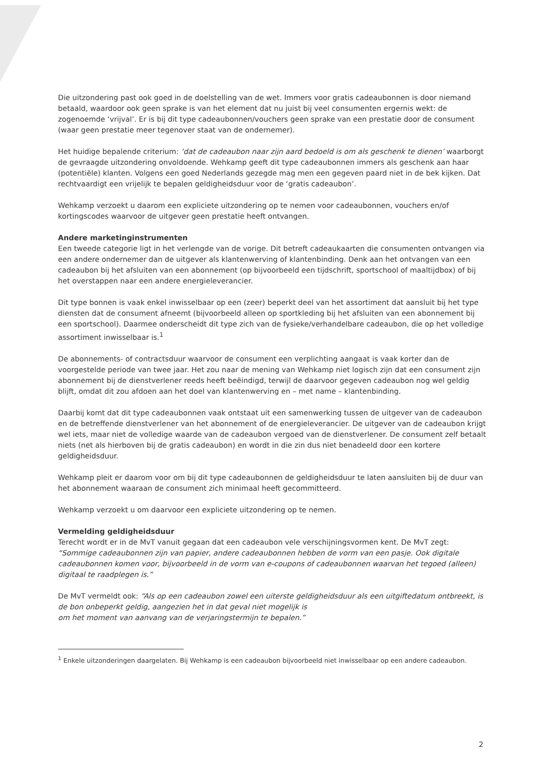Die uitzondering past ook goed in de doelstelling van de wet. Immers voor gratis cadeaubonnen is door niemand betaald, waardoor ook geen sprake is van het element dat nu juist bij veel consumenten ergernis wekt: de zogenoemde ‘vrijval’. Er is bij dit type cadeaubonnen/vouchers geen sprake van een prestatie door de consument (waar geen prestatie meer tegenover staat van de ondernemer).
Het huidige bepalende criterium: ‘dat de cadeaubon naar zijn aard bedoeld is om als geschenk te dienen’ waarborgt de gevraagde uitzondering onvoldoende. Wehkamp geeft dit type cadeaubonnen immers als geschenk aan haar (potentiële) klanten. Volgens een goed Nederlands gezegde mag men een gegeven paard niet in de bek kijken. Dat rechtvaardigt een vrijelijk te bepalen geldigheidsduur voor de ‘gratis cadeaubon’.
Wehkamp verzoekt u daarom een expliciete uitzondering op te nemen voor cadeaubonnen, vouchers en/of kortingscodes waarvoor de uitgever geen prestatie heeft ontvangen.
Andere marketinginstrumenten
Een tweede categorie ligt in het verlengde van de vorige. Dit betreft cadeaukaarten die consumenten ontvangen via een andere ondernemer dan de uitgever als klantenwerving of klantenbinding. Denk aan het ontvangen van een cadeaubon bij het afsluiten van een abonnement (op bijvoorbeeld een tijdschrift, sportschool of maaltijdbox) of bij het overstappen naar een andere energieleverancier.
Dit type bonnen is vaak enkel inwisselbaar op een (zeer) beperkt deel van het assortiment dat aansluit bij het type diensten dat de consument afneemt (bijvoorbeeld alleen op sportkleding bij het afsluiten van een abonnement bij een sportschool). Daarmee onderscheidt dit type zich van de fysieke/verhandelbare cadeaubon, die op het volledige assortiment inwisselbaar is.<sup>1</sup>
De abonnements- of contractsduur waarvoor de consument een verplichting aangaat is vaak korter dan de voorgestelde periode van twee jaar. Het zou naar de mening van Wehkamp niet logisch zijn dat een consument zijn abonnement bij de dienstverlener reeds heeft beëindigd, terwijl de daarvoor gegeven cadeaubon nog wel geldig blijft, omdat dit zou afdoen aan het doel van klantenwerving en – met name – klantenbinding.
Daarbij komt dat dit type cadeaubonnen vaak ontstaat uit een samenwerking tussen de uitgever van de cadeaubon en de betreffende dienstverlener van het abonnement of de energieleverancier. De uitgever van de cadeaubon krijgt wel iets, maar niet de volledige waarde van de cadeaubon vergoed van de dienstverlener. De consument zelf betaalt niets (net als hierboven bij de gratis cadeaubon) en wordt in die zin dus niet benadeeld door een kortere geldigheidsduur.
Wehkamp pleit er daarom voor om bij dit type cadeaubonnen de geldigheidsduur te laten aansluiten bij de duur van het abonnement waaraan de consument zich minimaal heeft gecommitteerd.
Wehkamp verzoekt u om daarvoor een expliciete uitzondering op te nemen.
Vermelding geldigheidsduur
Terecht wordt er in de MvT vanuit gegaan dat een cadeaubon vele verschijningsvormen kent. De MvT zegt: “Sommige cadeaubonnen zijn van papier, andere cadeaubonnen hebben de vorm van een pasje. Ook digitale cadeaubonnen komen voor, bijvoorbeeld in de vorm van e-coupons of cadeaubonnen waarvan het tegoed (alleen) digitaal te raadplegen is.”
De MvT vermeldt ook: “Als op een cadeaubon zowel een uiterste geldigheidsduur als een uitgiftedatum ontbreekt, is de bon onbeperkt geldig, aangezien het in dat geval niet mogelijk is
om het moment van aanvang van de verjaringstermijn te bepalen.”
<sup>1</sup> Enkele uitzonderingen daargelaten. Bij Wehkamp is een cadeaubon bijvoorbeeld niet inwisselbaar op een andere cadeaubon.
2